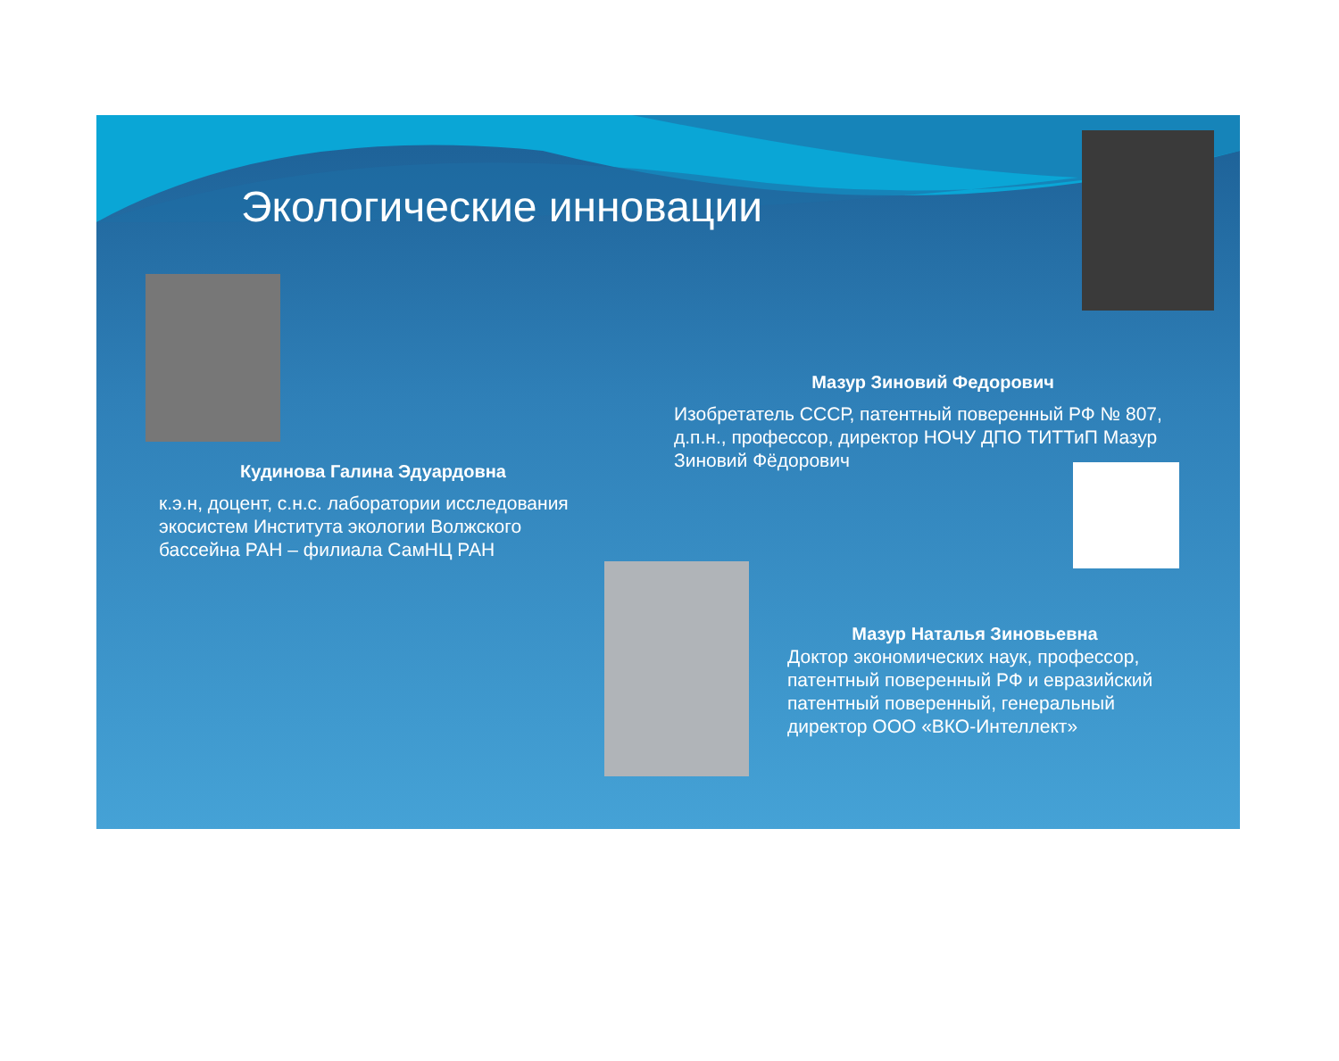Экологические инновации
Кудинова Галина Эдуардовна
к.э.н, доцент, с.н.с. лаборатории исследования экосистем Института экологии Волжского бассейна РАН – филиала СамНЦ РАН
Мазур Зиновий Федорович
Изобретатель СССР, патентный поверенный РФ № 807, д.п.н., профессор, директор НОЧУ ДПО ТИТТиП Мазур Зиновий Фёдорович
Мазур Наталья Зиновьевна
Доктор экономических наук, профессор, патентный поверенный РФ и евразийский патентный поверенный, генеральный директор ООО «ВКО-Интеллект»